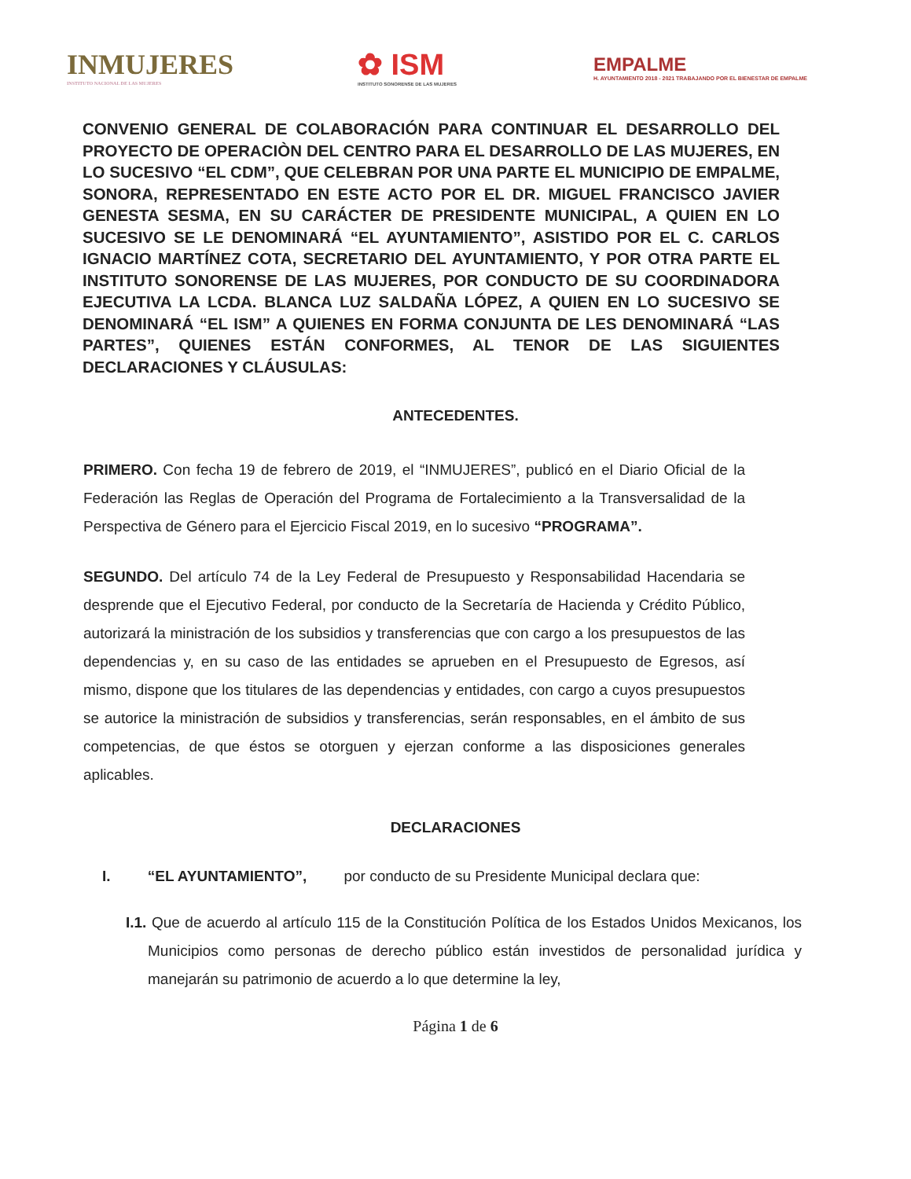INMUJERES
INSTITUTO NACIONAL DE LAS MUJERES
✿ ISM
INSTITUTO SONORENSE DE LAS MUJERES
EMPALME
H. AYUNTAMIENTO 2018 - 2021 TRABAJANDO POR EL BIENESTAR DE EMPALME
CONVENIO GENERAL DE COLABORACIÓN PARA CONTINUAR EL DESARROLLO DEL PROYECTO DE OPERACIÒN DEL CENTRO PARA EL DESARROLLO DE LAS MUJERES, EN LO SUCESIVO “EL CDM”, QUE CELEBRAN POR UNA PARTE EL MUNICIPIO DE EMPALME, SONORA, REPRESENTADO EN ESTE ACTO POR EL DR. MIGUEL FRANCISCO JAVIER GENESTA SESMA, EN SU CARÁCTER DE PRESIDENTE MUNICIPAL, A QUIEN EN LO SUCESIVO SE LE DENOMINARÁ “EL AYUNTAMIENTO”, ASISTIDO POR EL C. CARLOS IGNACIO MARTÍNEZ COTA, SECRETARIO DEL AYUNTAMIENTO, Y POR OTRA PARTE EL INSTITUTO SONORENSE DE LAS MUJERES, POR CONDUCTO DE SU COORDINADORA EJECUTIVA LA LCDA. BLANCA LUZ SALDAÑA LÓPEZ, A QUIEN EN LO SUCESIVO SE DENOMINARÁ “EL ISM” A QUIENES EN FORMA CONJUNTA DE LES DENOMINARÁ “LAS PARTES”, QUIENES ESTÁN CONFORMES, AL TENOR DE LAS SIGUIENTES DECLARACIONES Y CLÁUSULAS:
ANTECEDENTES.
PRIMERO. Con fecha 19 de febrero de 2019, el “INMUJERES”, publicó en el Diario Oficial de la Federación las Reglas de Operación del Programa de Fortalecimiento a la Transversalidad de la Perspectiva de Género para el Ejercicio Fiscal 2019, en lo sucesivo “PROGRAMA”.
SEGUNDO. Del artículo 74 de la Ley Federal de Presupuesto y Responsabilidad Hacendaria se desprende que el Ejecutivo Federal, por conducto de la Secretaría de Hacienda y Crédito Público, autorizará la ministración de los subsidios y transferencias que con cargo a los presupuestos de las dependencias y, en su caso de las entidades se aprueben en el Presupuesto de Egresos, así mismo, dispone que los titulares de las dependencias y entidades, con cargo a cuyos presupuestos se autorice la ministración de subsidios y transferencias, serán responsables, en el ámbito de sus competencias, de que éstos se otorguen y ejerzan conforme a las disposiciones generales aplicables.
DECLARACIONES
I. “EL AYUNTAMIENTO”, por conducto de su Presidente Municipal declara que:
I.1. Que de acuerdo al artículo 115 de la Constitución Política de los Estados Unidos Mexicanos, los Municipios como personas de derecho público están investidos de personalidad jurídica y manejarán su patrimonio de acuerdo a lo que determine la ley,
Página 1 de 6